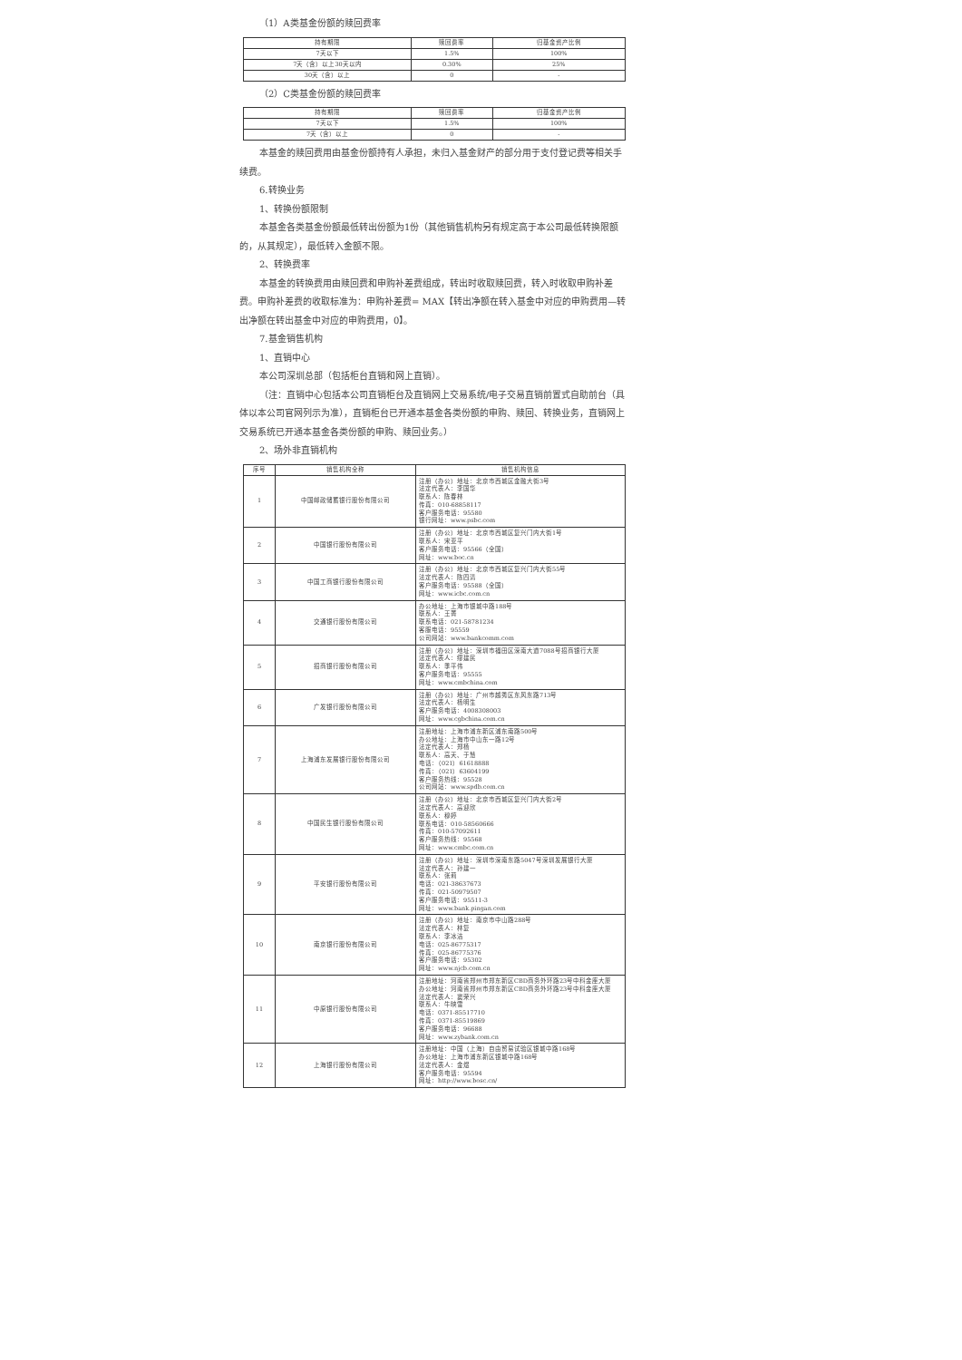（1）A类基金份额的赎回费率
| 持有期限 | 赎回费率 | 归基金资产比例 |
| --- | --- | --- |
| 7天以下 | 1.5% | 100% |
| 7天（含）以上30天以内 | 0.30% | 25% |
| 30天（含）以上 | 0 | - |
（2）C类基金份额的赎回费率
| 持有期限 | 赎回费率 | 归基金资产比例 |
| --- | --- | --- |
| 7天以下 | 1.5% | 100% |
| 7天（含）以上 | 0 | - |
本基金的赎回费用由基金份额持有人承担，未归入基金财产的部分用于支付登记费等相关手续费。
6.转换业务
1、转换份额限制
本基金各类基金份额最低转出份额为1份（其他销售机构另有规定高于本公司最低转换限额的，从其规定），最低转入金额不限。
2、转换费率
本基金的转换费用由赎回费和申购补差费组成，转出时收取赎回费，转入时收取申购补差费。申购补差费的收取标准为：申购补差费= MAX【转出净额在转入基金中对应的申购费用—转出净额在转出基金中对应的申购费用，0】。
7.基金销售机构
1、直销中心
本公司深圳总部（包括柜台直销和网上直销）。
（注：直销中心包括本公司直销柜台及直销网上交易系统/电子交易直销前置式自助前台（具体以本公司官网列示为准），直销柜台已开通本基金各类份额的申购、赎回、转换业务，直销网上交易系统已开通本基金各类份额的申购、赎回业务。）
2、场外非直销机构
| 序号 | 销售机构全称 | 销售机构信息 |
| --- | --- | --- |
| 1 | 中国邮政储蓄银行股份有限公司 | 注册（办公）地址：北京市西城区金融大街3号 法定代表人：李国华 联系人：陈春林 传真：010-68858117 客户服务电话：95580 银行网址：www.psbc.com |
| 2 | 中国银行股份有限公司 | 注册（办公）地址：北京市西城区复兴门内大街1号 联系人：宋亚平 客户服务电话：95566（全国） 网址：www.boc.cn |
| 3 | 中国工商银行股份有限公司 | 注册（办公）地址：北京市西城区复兴门内大街55号 法定代表人：陈四清 客户服务电话：95588（全国） 网址：www.icbc.com.cn |
| 4 | 交通银行股份有限公司 | 办公地址：上海市银城中路188号 联系人：王菁 联系电话：021-58781234 客服电话：95559 公司网站：www.bankcomm.com |
| 5 | 招商银行股份有限公司 | 注册（办公）地址：深圳市福田区深南大道7088号招商银行大厦 法定代表人：缪建民 联系人：季平伟 客户服务电话：95555 网址：www.cmbchina.com |
| 6 | 广发银行股份有限公司 | 注册（办公）地址：广州市越秀区东风东路713号 法定代表人：杨明生 客户服务电话：4008308003 网址：www.cgbchina.com.cn |
| 7 | 上海浦东发展银行股份有限公司 | 注册地址：上海市浦东新区浦东南路500号 办公地址：上海市中山东一路12号 法定代表人：郑杨 联系人：高天、于慧 电话：（021）61618888 传真：（021）63604199 客户服务热线：95528 公司网站：www.spdb.com.cn |
| 8 | 中国民生银行股份有限公司 | 注册（办公）地址：北京市西城区复兴门内大街2号 法定代表人：高迎欣 联系人：穆婷 联系电话：010-58560666 传真：010-57092611 客户服务热线：95568 网址：www.cmbc.com.cn |
| 9 | 平安银行股份有限公司 | 注册（办公）地址：深圳市深南东路5047号深圳发展银行大厦 法定代表人：孙建一 联系人：张莉 电话：021-38637673 传真：021-50979507 客户服务电话：95511-3 网址：www.bank.pingan.com |
| 10 | 南京银行股份有限公司 | 注册（办公）地址：南京市中山路288号 法定代表人：林复 联系人：李冰洁 电话：025-86775317 传真：025-86775376 客户服务电话：95302 网址：www.njcb.com.cn |
| 11 | 中原银行股份有限公司 | 注册地址：河南省郑州市郑东新区CBD商务外环路23号中科金座大厦 办公地址：河南省郑州市郑东新区CBD商务外环路23号中科金座大厦 法定代表人：窦荣兴 联系人：牛映雪 电话：0371-85517710 传真：0371-85519869 客户服务电话：96688 网址：www.zybank.com.cn |
| 12 | 上海银行股份有限公司 | 注册地址：中国（上海）自由贸易试验区银城中路168号 办公地址：上海市浦东新区银城中路168号 法定代表人：金煜 客户服务电话：95594 网址：http://www.bosc.cn/ |